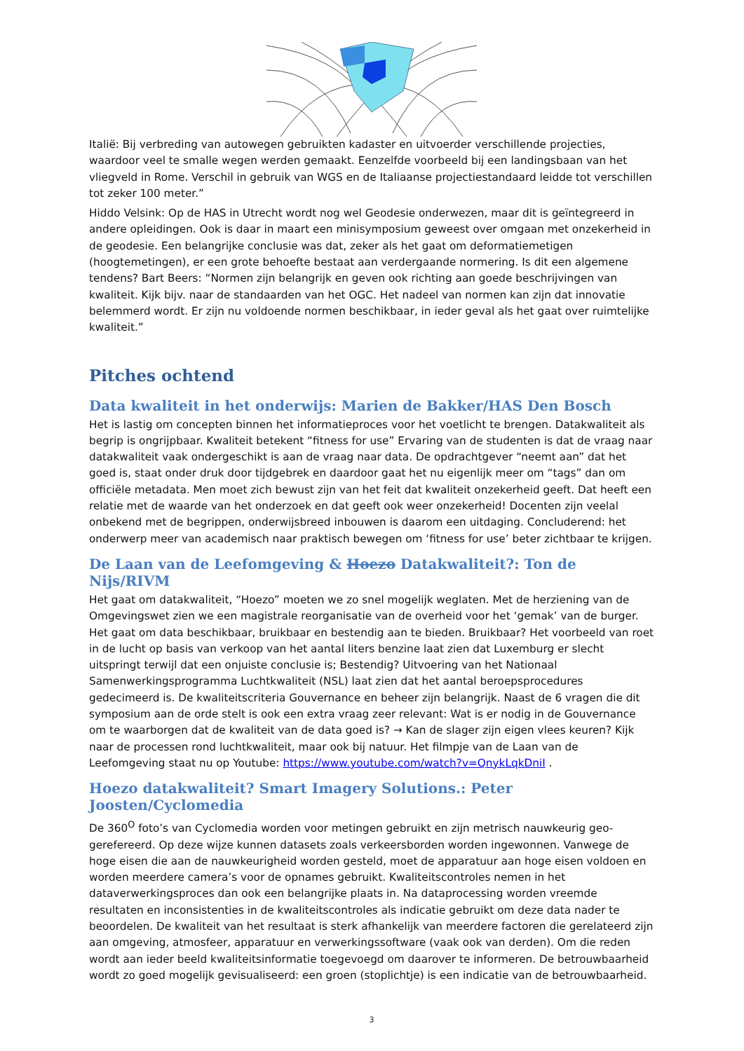Italië: Bij verbreding van autowegen gebruikten kadaster en uitvoerder verschillende projecties, waardoor veel te smalle wegen werden gemaakt. Eenzelfde voorbeeld bij een landingsbaan van het vliegveld in Rome. Verschil in gebruik van WGS en de Italiaanse projectiestandaard leidde tot verschillen tot zeker 100 meter.”
Hiddo Velsink: Op de HAS in Utrecht wordt nog wel Geodesie onderwezen, maar dit is geïntegreerd in andere opleidingen. Ook is daar in maart een minisymposium geweest over omgaan met onzekerheid in de geodesie. Een belangrijke conclusie was dat, zeker als het gaat om deformatiemetigen (hoogtemetingen), er een grote behoefte bestaat aan verdergaande normering. Is dit een algemene tendens? Bart Beers: “Normen zijn belangrijk en geven ook richting aan goede beschrijvingen van kwaliteit. Kijk bijv. naar de standaarden van het OGC. Het nadeel van normen kan zijn dat innovatie belemmerd wordt. Er zijn nu voldoende normen beschikbaar, in ieder geval als het gaat over ruimtelijke kwaliteit.”
Pitches ochtend
Data kwaliteit in het onderwijs: Marien de Bakker/HAS Den Bosch
Het is lastig om concepten binnen het informatieproces voor het voetlicht te brengen. Datakwaliteit als begrip is ongrijpbaar. Kwaliteit betekent “fitness for use” Ervaring van de studenten is dat de vraag naar datakwaliteit vaak ondergeschikt is aan de vraag naar data. De opdrachtgever “neemt aan” dat het goed is, staat onder druk door tijdgebrek en daardoor gaat het nu eigenlijk meer om “tags” dan om officiële metadata. Men moet zich bewust zijn van het feit dat kwaliteit onzekerheid geeft. Dat heeft een relatie met de waarde van het onderzoek en dat geeft ook weer onzekerheid! Docenten zijn veelal onbekend met de begrippen, onderwijsbreed inbouwen is daarom een uitdaging. Concluderend: het onderwerp meer van academisch naar praktisch bewegen om ‘fitness for use’ beter zichtbaar te krijgen.
De Laan van de Leefomgeving & Hoezo Datakwaliteit?: Ton de Nijs/RIVM
Het gaat om datakwaliteit, “Hoezo” moeten we zo snel mogelijk weglaten. Met de herziening van de Omgevingswet zien we een magistrale reorganisatie van de overheid voor het ‘gemak’ van de burger. Het gaat om data beschikbaar, bruikbaar en bestendig aan te bieden. Bruikbaar? Het voorbeeld van roet in de lucht op basis van verkoop van het aantal liters benzine laat zien dat Luxemburg er slecht uitspringt terwijl dat een onjuiste conclusie is; Bestendig? Uitvoering van het Nationaal Samenwerkingsprogramma Luchtkwaliteit (NSL) laat zien dat het aantal beroepsprocedures gedecimeerd is. De kwaliteitscriteria Gouvernance en beheer zijn belangrijk. Naast de 6 vragen die dit symposium aan de orde stelt is ook een extra vraag zeer relevant: Wat is er nodig in de Gouvernance om te waarborgen dat de kwaliteit van de data goed is? → Kan de slager zijn eigen vlees keuren? Kijk naar de processen rond luchtkwaliteit, maar ook bij natuur. Het filmpje van de Laan van de Leefomgeving staat nu op Youtube: https://www.youtube.com/watch?v=QnykLqkDniI .
Hoezo datakwaliteit? Smart Imagery Solutions.: Peter Joosten/Cyclomedia
De 360<sup>O</sup> foto’s van Cyclomedia worden voor metingen gebruikt en zijn metrisch nauwkeurig geo-gerefereerd. Op deze wijze kunnen datasets zoals verkeersborden worden ingewonnen. Vanwege de hoge eisen die aan de nauwkeurigheid worden gesteld, moet de apparatuur aan hoge eisen voldoen en worden meerdere camera’s voor de opnames gebruikt. Kwaliteitscontroles nemen in het dataverwerkingsproces dan ook een belangrijke plaats in. Na dataprocessing worden vreemde resultaten en inconsistenties in de kwaliteitscontroles als indicatie gebruikt om deze data nader te beoordelen. De kwaliteit van het resultaat is sterk afhankelijk van meerdere factoren die gerelateerd zijn aan omgeving, atmosfeer, apparatuur en verwerkingssoftware (vaak ook van derden). Om die reden wordt aan ieder beeld kwaliteitsinformatie toegevoegd om daarover te informeren. De betrouwbaarheid wordt zo goed mogelijk gevisualiseerd: een groen (stoplichtje) is een indicatie van de betrouwbaarheid.
3